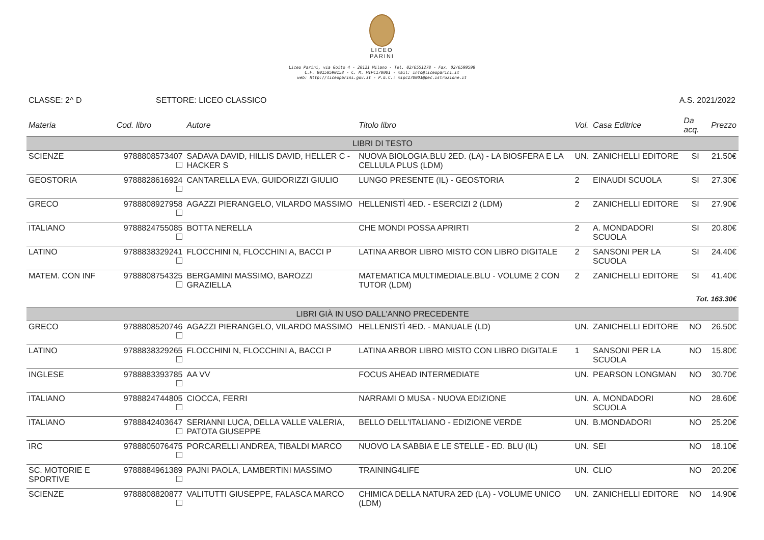LICEO
PARINI
Liceo Parini, via Goito 4 - 20121 Milano - Tel. 02/6551278 - Fax. 02/6599598
C.F. 80150590158 - C. M. MIPC170001 - mail: info@liceoparini.it
web: http://liceoparini.gov.it - P.E.C.: mipc170001@pec.istruzione.it
CLASSE: 2^ D SETTORE: LICEO CLASSICO A.S. 2021/2022
| Materia | Cod. libro | Autore | Titolo libro | Vol. | Casa Editrice | Da acq. | Prezzo |
| --- | --- | --- | --- | --- | --- | --- | --- |
| LIBRI DI TESTO | | | | | | | |
| SCIENZE | 9788808573407 | SADAVA DAVID, HILLIS DAVID, HELLER C - HACKER S | NUOVA BIOLOGIA.BLU 2ED. (LA) - LA BIOSFERA E LA CELLULA PLUS (LDM) | UN. | ZANICHELLI EDITORE | SI | 21.50€ |
| GEOSTORIA | 9788828616924 | CANTARELLA EVA, GUIDORIZZI GIULIO | LUNGO PRESENTE (IL) - GEOSTORIA | 2 | EINAUDI SCUOLA | SI | 27.30€ |
| GRECO | 9788808927958 | AGAZZI PIERANGELO, VILARDO MASSIMO | HELLENISTÌ 4ED. - ESERCIZI 2 (LDM) | 2 | ZANICHELLI EDITORE | SI | 27.90€ |
| ITALIANO | 9788824755085 | BOTTA NERELLA | CHE MONDI POSSA APRIRTI | 2 | A. MONDADORI SCUOLA | SI | 20.80€ |
| LATINO | 9788838329241 | FLOCCHINI N, FLOCCHINI A, BACCI P | LATINA ARBOR LIBRO MISTO CON LIBRO DIGITALE | 2 | SANSONI PER LA SCUOLA | SI | 24.40€ |
| MATEM. CON INF | 9788808754325 | BERGAMINI MASSIMO, BAROZZI GRAZIELLA | MATEMATICA MULTIMEDIALE.BLU - VOLUME 2 CON TUTOR (LDM) | 2 | ZANICHELLI EDITORE | SI | 41.40€ |
| Tot. 163.30€ | | | | | | | |
| LIBRI GIÀ IN USO DALL'ANNO PRECEDENTE | | | | | | | |
| GRECO | 9788808520746 | AGAZZI PIERANGELO, VILARDO MASSIMO | HELLENISTÌ 4ED. - MANUALE (LD) | UN. | ZANICHELLI EDITORE | NO | 26.50€ |
| LATINO | 9788838329265 | FLOCCHINI N, FLOCCHINI A, BACCI P | LATINA ARBOR LIBRO MISTO CON LIBRO DIGITALE | 1 | SANSONI PER LA SCUOLA | NO | 15.80€ |
| INGLESE | 9788883393785 | AA VV | FOCUS AHEAD INTERMEDIATE | UN. | PEARSON LONGMAN | NO | 30.70€ |
| ITALIANO | 9788824744805 | CIOCCA, FERRI | NARRAMI O MUSA - NUOVA EDIZIONE | UN. | A. MONDADORI SCUOLA | NO | 28.60€ |
| ITALIANO | 9788842403647 | SERIANNI LUCA, DELLA VALLE VALERIA, PATOTA GIUSEPPE | BELLO DELL'ITALIANO - EDIZIONE VERDE | UN. | B.MONDADORI | NO | 25.20€ |
| IRC | 9788805076475 | PORCARELLI ANDREA, TIBALDI MARCO | NUOVO LA SABBIA E LE STELLE - ED. BLU (IL) | UN. | SEI | NO | 18.10€ |
| SC. MOTORIE E SPORTIVE | 9788884961389 | PAJNI PAOLA, LAMBERTINI MASSIMO | TRAINING4LIFE | UN. | CLIO | NO | 20.20€ |
| SCIENZE | 9788808820877 | VALITUTTI GIUSEPPE, FALASCA MARCO | CHIMICA DELLA NATURA 2ED (LA) - VOLUME UNICO (LDM) | UN. | ZANICHELLI EDITORE | NO | 14.90€ |